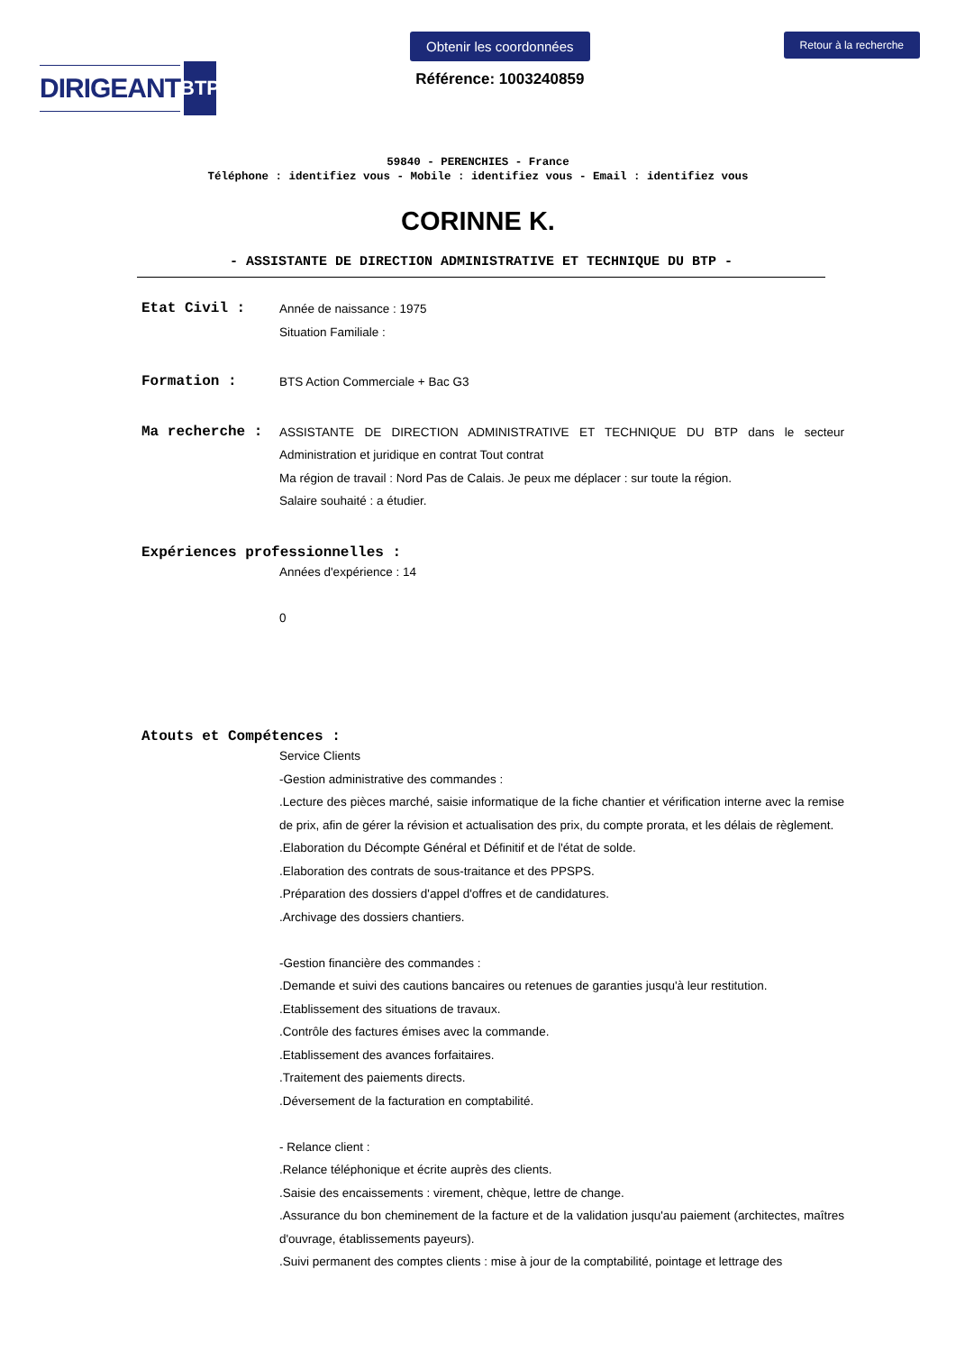DIRIGEANT BTP
Obtenir les coordonnées
Référence: 1003240859
Retour à la recherche
59840 - PERENCHIES - France
Téléphone : identifiez vous - Mobile : identifiez vous - Email : identifiez vous
CORINNE K.
- ASSISTANTE DE DIRECTION ADMINISTRATIVE ET TECHNIQUE DU BTP -
Etat Civil :
Année de naissance : 1975
Situation Familiale :
Formation :
BTS Action Commerciale + Bac G3
Ma recherche :
ASSISTANTE DE DIRECTION ADMINISTRATIVE ET TECHNIQUE DU BTP dans le secteur Administration et juridique en contrat Tout contrat
Ma région de travail : Nord Pas de Calais. Je peux me déplacer : sur toute la région.
Salaire souhaité : a étudier.
Expériences professionnelles :
Années d'expérience : 14
0
Atouts et Compétences :
Service Clients
-Gestion administrative des commandes :
.Lecture des pièces marché, saisie informatique de la fiche chantier et vérification interne avec la remise de prix, afin de gérer la révision et actualisation des prix, du compte prorata, et les délais de règlement.
.Elaboration du Décompte Général et Définitif et de l'état de solde.
.Elaboration des contrats de sous-traitance et des PPSPS.
.Préparation des dossiers d'appel d'offres et de candidatures.
.Archivage des dossiers chantiers.
-Gestion financière des commandes :
.Demande et suivi des cautions bancaires ou retenues de garanties jusqu'à leur restitution.
.Etablissement des situations de travaux.
.Contrôle des factures émises avec la commande.
.Etablissement des avances forfaitaires.
.Traitement des paiements directs.
.Déversement de la facturation en comptabilité.
- Relance client :
.Relance téléphonique et écrite auprès des clients.
.Saisie des encaissements : virement, chèque, lettre de change.
.Assurance du bon cheminement de la facture et de la validation jusqu'au paiement (architectes, maîtres d'ouvrage, établissements payeurs).
.Suivi permanent des comptes clients : mise à jour de la comptabilité, pointage et lettrage des